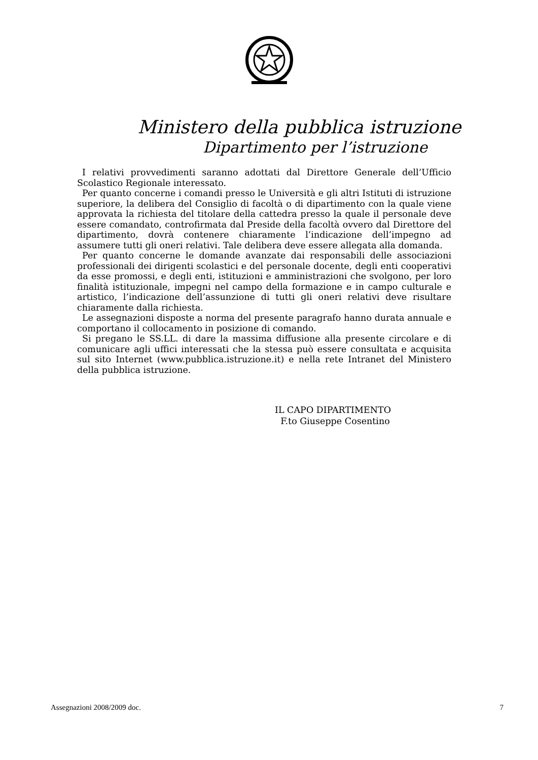Ministero della pubblica istruzione
Dipartimento per l’istruzione
I relativi provvedimenti saranno adottati dal Direttore Generale dell’Ufficio Scolastico Regionale interessato.
Per quanto concerne i comandi presso le Università e gli altri Istituti di istruzione superiore, la delibera del Consiglio di facoltà o di dipartimento con la quale viene approvata la richiesta del titolare della cattedra presso la quale il personale deve essere comandato, controfirmata dal Preside della facoltà ovvero dal Direttore del dipartimento, dovrà contenere chiaramente l’indicazione dell’impegno ad assumere tutti gli oneri relativi. Tale delibera deve essere allegata alla domanda.
Per quanto concerne le domande avanzate dai responsabili delle associazioni professionali dei dirigenti scolastici e del personale docente, degli enti cooperativi da esse promossi, e degli enti, istituzioni e amministrazioni che svolgono, per loro finalità istituzionale, impegni nel campo della formazione e in campo culturale e artistico, l’indicazione dell’assunzione di tutti gli oneri relativi deve risultare chiaramente dalla richiesta.
Le assegnazioni disposte a norma del presente paragrafo hanno durata annuale e comportano il collocamento in posizione di comando.
Si pregano le SS.LL. di dare la massima diffusione alla presente circolare e di comunicare agli uffici interessati che la stessa può essere consultata e acquisita sul sito Internet (www.pubblica.istruzione.it) e nella rete Intranet del Ministero della pubblica istruzione.
IL CAPO DIPARTIMENTO
F.to Giuseppe Cosentino
Assegnazioni 2008/2009 doc. 7